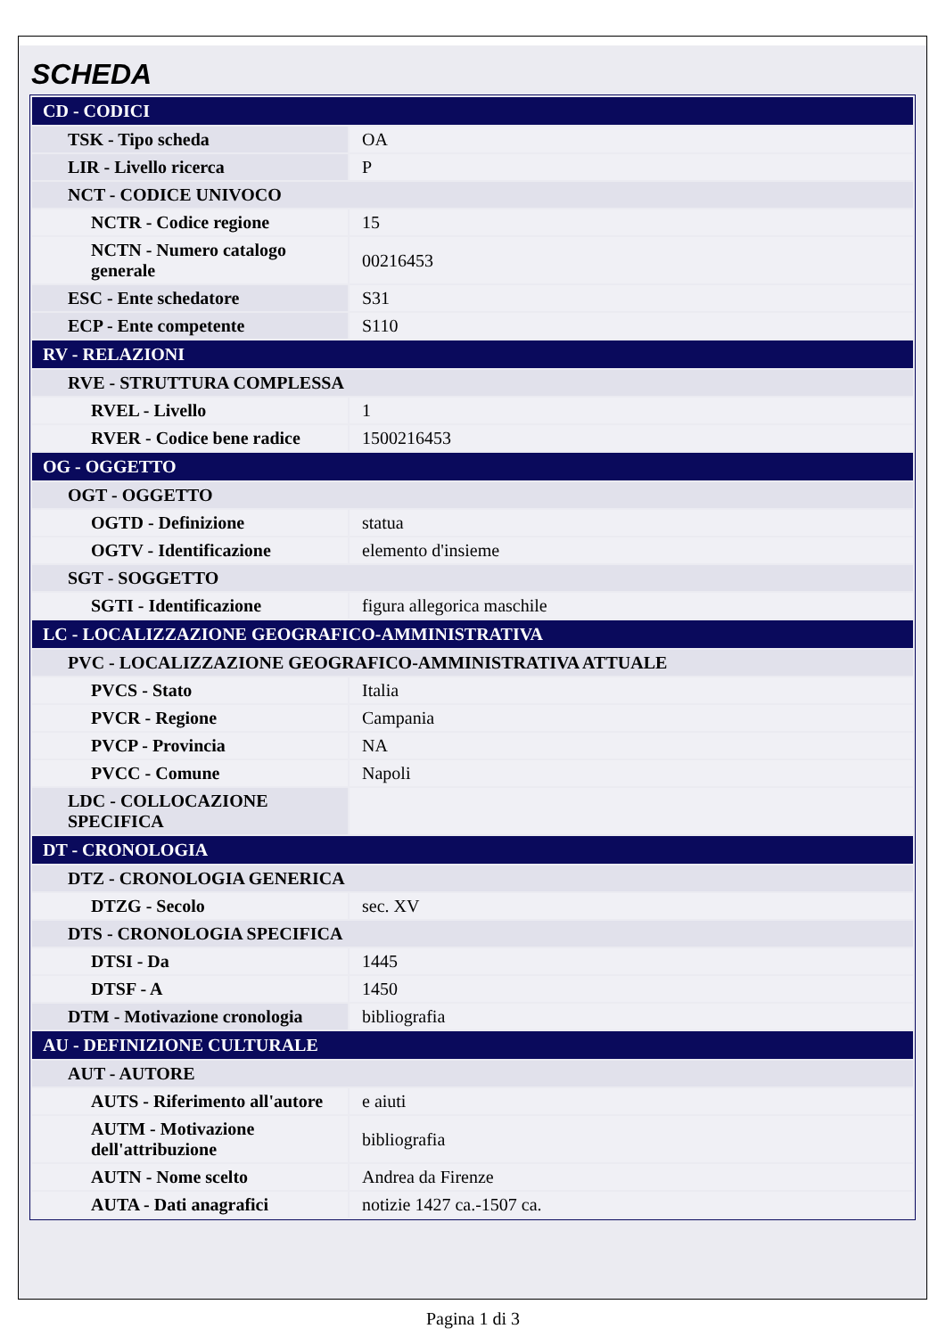SCHEDA
| CD - CODICI | |
| TSK - Tipo scheda | OA |
| LIR - Livello ricerca | P |
| NCT - CODICE UNIVOCO | |
| NCTR - Codice regione | 15 |
| NCTN - Numero catalogo generale | 00216453 |
| ESC - Ente schedatore | S31 |
| ECP - Ente competente | S110 |
| RV - RELAZIONI | |
| RVE - STRUTTURA COMPLESSA | |
| RVEL - Livello | 1 |
| RVER - Codice bene radice | 1500216453 |
| OG - OGGETTO | |
| OGT - OGGETTO | |
| OGTD - Definizione | statua |
| OGTV - Identificazione | elemento d'insieme |
| SGT - SOGGETTO | |
| SGTI - Identificazione | figura allegorica maschile |
| LC - LOCALIZZAZIONE GEOGRAFICO-AMMINISTRATIVA | |
| PVC - LOCALIZZAZIONE GEOGRAFICO-AMMINISTRATIVA ATTUALE | |
| PVCS - Stato | Italia |
| PVCR - Regione | Campania |
| PVCP - Provincia | NA |
| PVCC - Comune | Napoli |
| LDC - COLLOCAZIONE SPECIFICA | |
| DT - CRONOLOGIA | |
| DTZ - CRONOLOGIA GENERICA | |
| DTZG - Secolo | sec. XV |
| DTS - CRONOLOGIA SPECIFICA | |
| DTSI - Da | 1445 |
| DTSF - A | 1450 |
| DTM - Motivazione cronologia | bibliografia |
| AU - DEFINIZIONE CULTURALE | |
| AUT - AUTORE | |
| AUTS - Riferimento all'autore | e aiuti |
| AUTM - Motivazione dell'attribuzione | bibliografia |
| AUTN - Nome scelto | Andrea da Firenze |
| AUTA - Dati anagrafici | notizie 1427 ca.-1507 ca. |
Pagina 1 di 3